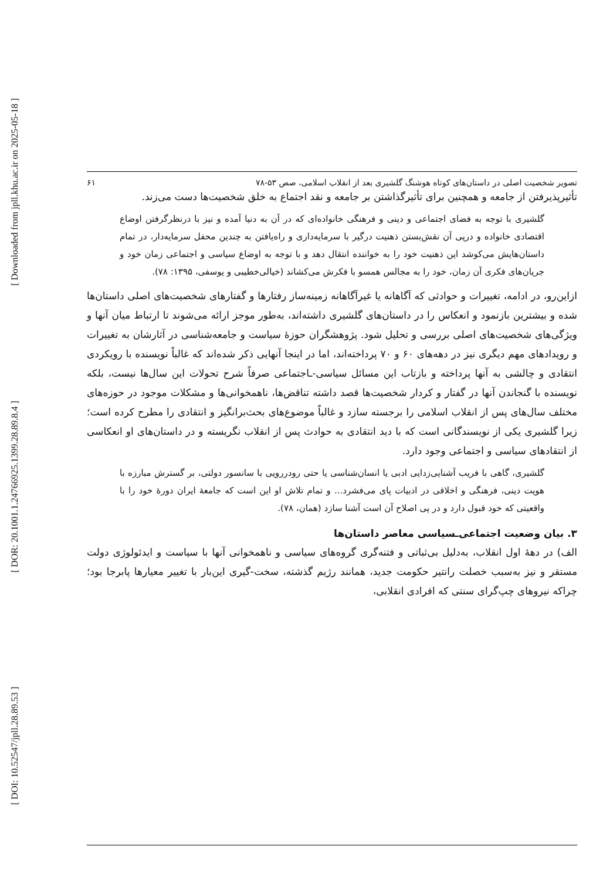[ DOI: 10.52547/jpll.28.89.53 ] [ DOR: 20.1001.1.24766925.1399.28.89.8.4 ] [ Downloaded from jpll.khu.ac.ir on 2025-05-18 ]
تصویر شخصیت اصلی در داستان‌های کوتاه هوشنگ گلشیری بعد از انقلاب اسلامی، صص ۵۳-۷۸ ۶۱
تأثیرپذیرفتن از جامعه و همچنین برای تأثیرگذاشتن بر جامعه و نقد اجتماع به خلق شخصیت‌ها دست می‌زند.
گلشیری با توجه به فضای اجتماعی و دینی و فرهنگی خانواده‌ای که در آن به دنیا آمده و نیز با درنظرگرفتن اوضاع اقتصادی خانواده و درپی آن نقش‌بستن ذهنیت درگیر با سرمایه‌داری و راه‌یافتن به چندین محفل سرمایه‌دار، در تمام داستان‌هایش می‌کوشد این ذهنیت خود را به خواننده انتقال دهد و با توجه به اوضاع سیاسی و اجتماعی زمان خود و جریان‌های فکری آن زمان، خود را به مجالس همسو با فکرش می‌کشاند (خیالی‌خطیبی و یوسفی، ۱۳۹۵: ۷۸).
ازاین‌رو، در ادامه، تغییرات و حوادثی که آگاهانه یا غیرآگاهانه زمینه‌ساز رفتارها و گفتارهای شخصیت‌های اصلی داستان‌ها شده و بیشترین بازنمود و انعکاس را در داستان‌های گلشیری داشته‌اند، به‌طور موجز ارائه می‌شوند تا ارتباط میان آنها و ویژگی‌های شخصیت‌های اصلی بررسی و تحلیل شود. پژوهشگران حوزهٔ سیاست و جامعه‌شناسی در آثارشان به تغییرات و رویدادهای مهم دیگری نیز در دهه‌های ۶۰ و ۷۰ پرداخته‌اند، اما در اینجا آنهایی ذکر شده‌اند که غالباً نویسنده با رویکردی انتقادی و چالشی به آنها پرداخته و بازتاب این مسائل سیاسی-ـاجتماعی صرفاً شرح تحولات این سال‌ها نیست، بلکه نویسنده با گنجاندن آنها در گفتار و کردار شخصیت‌ها قصد داشته تناقض‌ها، ناهمخوانی‌ها و مشکلات موجود در حوزه‌های مختلف سال‌های پس از انقلاب اسلامی را برجسته سازد و غالباً موضوع‌های بحث‌برانگیز و انتقادی را مطرح کرده است؛ زیرا گلشیری یکی از نویسندگانی است که با دید انتقادی به حوادث پس از انقلاب نگریسته و در داستان‌های او انعکاسی از انتقادهای سیاسی و اجتماعی وجود دارد.
گلشیری، گاهی با فریب آشنایی‌زدایی ادبی یا انسان‌شناسی یا حتی رودررویی با سانسور دولتی، بر گسترش مبارزه با هویت دینی، فرهنگی و اخلاقی در ادبیات پای می‌فشرد... و تمام تلاش او این است که جامعهٔ ایران دورهٔ خود را با واقعیتی که خود قبول دارد و در پی اصلاح آن است آشنا سازد (همان، ۷۸).
۳. بیان وضعیت اجتماعی‌ـسیاسی معاصر داستان‌ها
الف) در دههٔ اول انقلاب، به‌دلیل بی‌ثباتی و فتنه‌گری گروه‌های سیاسی و ناهمخوانی آنها با سیاست و ایدئولوژی دولت مستقر و نیز به‌سبب خصلت رانتیر حکومت جدید، همانند رژیم گذشته، سخت-گیری این‌بار با تغییر معیارها پابرجا بود؛ چراکه نیروهای چپ‌گرای سنتی که افرادی انقلابی،